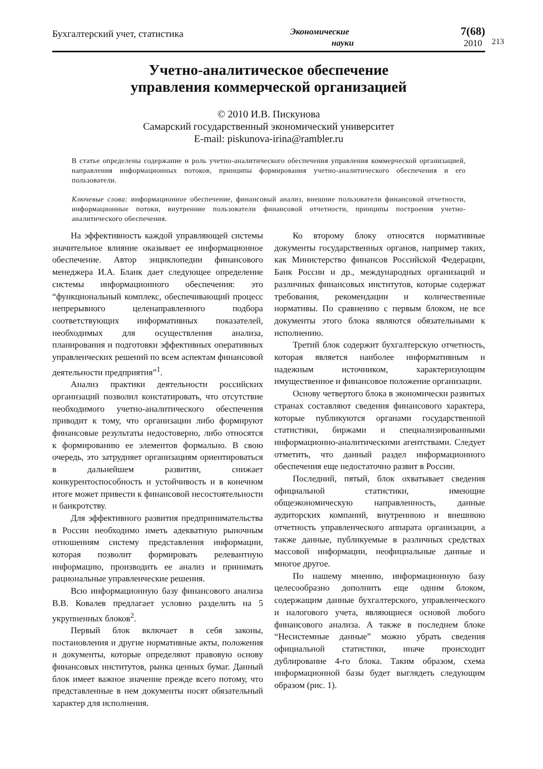Бухгалтерский учет, статистика
Экономические
науки
7(68)
2010
213
Учетно-аналитическое обеспечение
управления коммерческой организацией
© 2010 И.В. Пискунова
Самарский государственный экономический университет
E-mail: piskunova-irina@rambler.ru
В статье определены содержание и роль учетно-аналитического обеспечения управления коммерческой организацией, направления информационных потоков, принципы формирования учетно-аналитического обеспечения и его пользователи.
Ключевые слова: информационное обеспечение, финансовый анализ, внешние пользователи финансовой отчетности, информационные потоки, внутренние пользователи финансовой отчетности, принципы построения учетно-аналитического обеспечения.
На эффективность каждой управляющей системы значительное влияние оказывает ее информационное обеспечение. Автор энциклопедии финансового менеджера И.А. Бланк дает следующее определение системы информационного обеспечения: это “функциональный комплекс, обеспечивающий процесс непрерывного целенаправленного подбора соответствующих информативных показателей, необходимых для осуществления анализа, планирования и подготовки эффективных оперативных управленческих решений по всем аспектам финансовой деятельности предприятия”<sup>1</sup>.
Анализ практики деятельности российских организаций позволил констатировать, что отсутствие необходимого учетно-аналитического обеспечения приводит к тому, что организации либо формируют финансовые результаты недостоверно, либо относятся к формированию ее элементов формально. В свою очередь, это затрудняет организациям ориентироваться в дальнейшем развитии, снижает конкурентоспособность и устойчивость и в конечном итоге может привести к финансовой несостоятельности и банкротству.
Для эффективного развития предпринимательства в России необходимо иметь адекватную рыночным отношениям систему представления информации, которая позволит формировать релевантную информацию, производить ее анализ и принимать рациональные управленческие решения.
Всю информационную базу финансового анализа В.В. Ковалев предлагает условно разделить на 5 укрупненных блоков<sup>2</sup>.
Первый блок включает в себя законы, постановления и другие нормативные акты, положения и документы, которые определяют правовую основу финансовых институтов, рынка ценных бумаг. Данный блок имеет важное значение прежде всего потому, что представленные в нем документы носят обязательный характер для исполнения.
Ко второму блоку относятся нормативные документы государственных органов, например таких, как Министерство финансов Российской Федерации, Банк России и др., международных организаций и различных финансовых институтов, которые содержат требования, рекомендации и количественные нормативы. По сравнению с первым блоком, не все документы этого блока являются обязательными к исполнению.
Третий блок содержит бухгалтерскую отчетность, которая является наиболее информативным и надежным источником, характеризующим имущественное и финансовое положение организации.
Основу четвертого блока в экономически развитых странах составляют сведения финансового характера, которые публикуются органами государственной статистики, биржами и специализированными информационно-аналитическими агентствами. Следует отметить, что данный раздел информационного обеспечения еще недостаточно развит в России.
Последний, пятый, блок охватывает сведения официальной статистики, имеющие общеэкономическую направленность, данные аудиторских компаний, внутреннюю и внешнюю отчетность управленческого аппарата организации, а также данные, публикуемые в различных средствах массовой информации, неофициальные данные и многое другое.
По нашему мнению, информационную базу целесообразно дополнить еще одним блоком, содержащим данные бухгалтерского, управленческого и налогового учета, являющиеся основой любого финансового анализа. А также в последнем блоке “Несистемные данные” можно убрать сведения официальной статистики, иначе происходит дублирование 4-го блока. Таким образом, схема информационной базы будет выглядеть следующим образом (рис. 1).